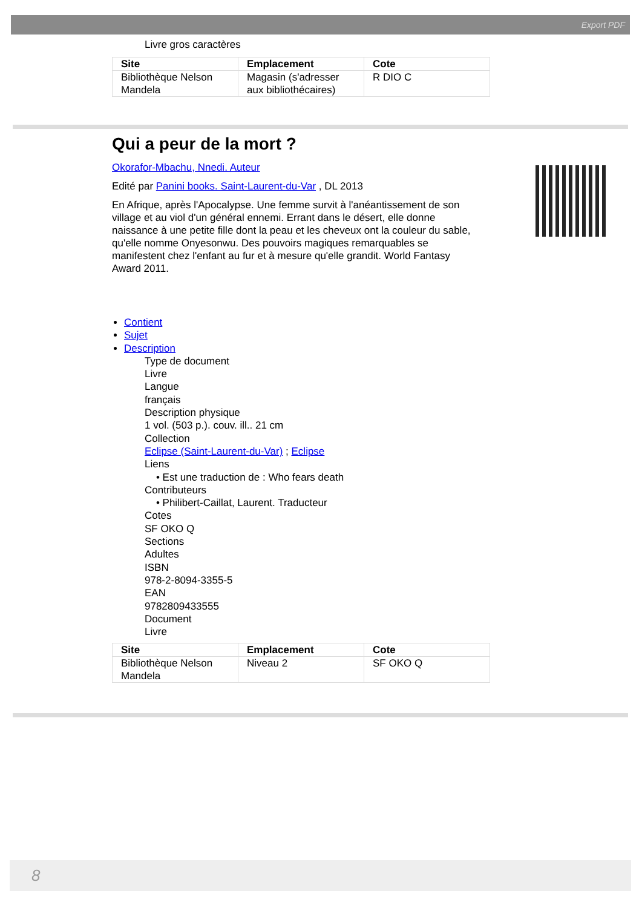Export PDF
Livre gros caractères
| Site | Emplacement | Cote |
| --- | --- | --- |
| Bibliothèque Nelson Mandela | Magasin (s'adresser aux bibliothécaires) | R DIO C |
Qui a peur de la mort ?
Okorafor-Mbachu, Nnedi. Auteur
Edité par Panini books. Saint-Laurent-du-Var , DL 2013
En Afrique, après l'Apocalypse. Une femme survit à l'anéantissement de son village et au viol d'un général ennemi. Errant dans le désert, elle donne naissance à une petite fille dont la peau et les cheveux ont la couleur du sable, qu'elle nomme Onyesonwu. Des pouvoirs magiques remarquables se manifestent chez l'enfant au fur et à mesure qu'elle grandit. World Fantasy Award 2011.
Contient
Sujet
Description
Type de document
Livre
Langue
français
Description physique
1 vol. (503 p.). couv. ill.. 21 cm
Collection
Eclipse (Saint-Laurent-du-Var) ; Eclipse
Liens
• Est une traduction de : Who fears death
Contributeurs
• Philibert-Caillat, Laurent. Traducteur
Cotes
SF OKO Q
Sections
Adultes
ISBN
978-2-8094-3355-5
EAN
9782809433555
Document
Livre
| Site | Emplacement | Cote |
| --- | --- | --- |
| Bibliothèque Nelson Mandela | Niveau 2 | SF OKO Q |
8